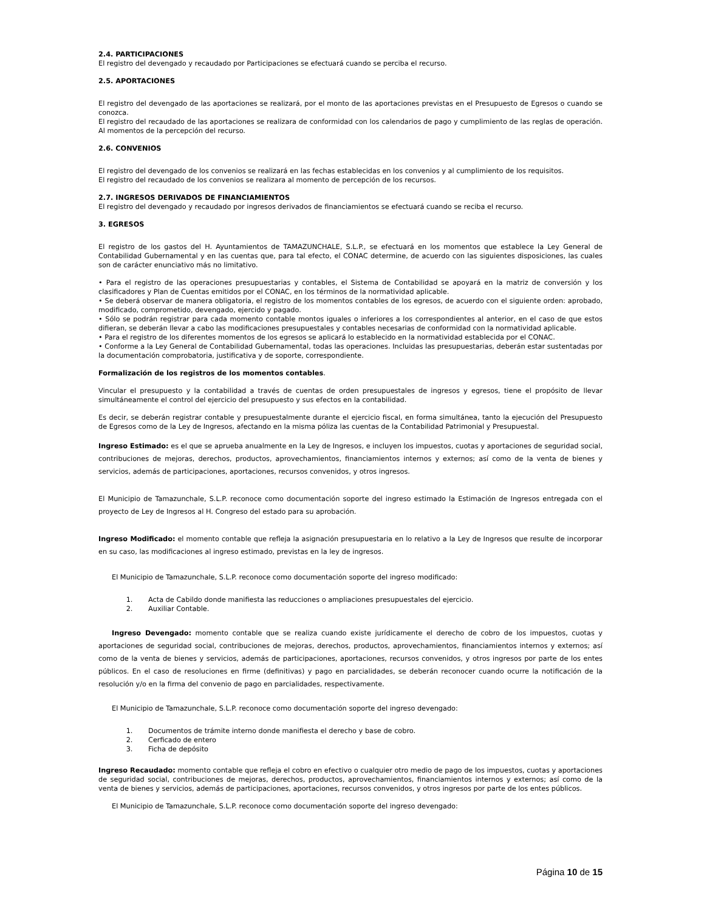2.4. PARTICIPACIONES
El registro del devengado y recaudado por Participaciones se efectuará cuando se perciba el recurso.
2.5. APORTACIONES
El registro del devengado de las aportaciones se realizará, por el monto de las aportaciones previstas en el Presupuesto de Egresos o cuando se conozca.
El registro del recaudado de las aportaciones se realizara de conformidad con los calendarios de pago y cumplimiento de las reglas de operación. Al momentos de la percepción del recurso.
2.6. CONVENIOS
El registro del devengado de los convenios se realizará en las fechas establecidas en los convenios y al cumplimiento de los requisitos.
El registro del recaudado de los convenios se realizara al momento de percepción de los recursos.
2.7. INGRESOS DERIVADOS DE FINANCIAMIENTOS
El registro del devengado y recaudado por ingresos derivados de financiamientos se efectuará cuando se reciba el recurso.
3. EGRESOS
El registro de los gastos del H. Ayuntamientos de TAMAZUNCHALE, S.L.P., se efectuará en los momentos que establece la Ley General de Contabilidad Gubernamental y en las cuentas que, para tal efecto, el CONAC determine, de acuerdo con las siguientes disposiciones, las cuales son de carácter enunciativo más no limitativo.
• Para el registro de las operaciones presupuestarias y contables, el Sistema de Contabilidad se apoyará en la matriz de conversión y los clasificadores y Plan de Cuentas emitidos por el CONAC, en los términos de la normatividad aplicable.
• Se deberá observar de manera obligatoria, el registro de los momentos contables de los egresos, de acuerdo con el siguiente orden: aprobado, modificado, comprometido, devengado, ejercido y pagado.
• Sólo se podrán registrar para cada momento contable montos iguales o inferiores a los correspondientes al anterior, en el caso de que estos difieran, se deberán llevar a cabo las modificaciones presupuestales y contables necesarias de conformidad con la normatividad aplicable.
• Para el registro de los diferentes momentos de los egresos se aplicará lo establecido en la normatividad establecida por el CONAC.
• Conforme a la Ley General de Contabilidad Gubernamental, todas las operaciones. Incluidas las presupuestarias, deberán estar sustentadas por la documentación comprobatoria, justificativa y de soporte, correspondiente.
Formalización de los registros de los momentos contables.
Vincular el presupuesto y la contabilidad a través de cuentas de orden presupuestales de ingresos y egresos, tiene el propósito de llevar simultáneamente el control del ejercicio del presupuesto y sus efectos en la contabilidad.
Es decir, se deberán registrar contable y presupuestalmente durante el ejercicio fiscal, en forma simultánea, tanto la ejecución del Presupuesto de Egresos como de la Ley de Ingresos, afectando en la misma póliza las cuentas de la Contabilidad Patrimonial y Presupuestal.
Ingreso Estimado: es el que se aprueba anualmente en la Ley de Ingresos, e incluyen los impuestos, cuotas y aportaciones de seguridad social, contribuciones de mejoras, derechos, productos, aprovechamientos, financiamientos internos y externos; así como de la venta de bienes y servicios, además de participaciones, aportaciones, recursos convenidos, y otros ingresos.
El Municipio de Tamazunchale, S.L.P. reconoce como documentación soporte del ingreso estimado la Estimación de Ingresos entregada con el proyecto de Ley de Ingresos al H. Congreso del estado para su aprobación.
Ingreso Modificado: el momento contable que refleja la asignación presupuestaria en lo relativo a la Ley de Ingresos que resulte de incorporar en su caso, las modificaciones al ingreso estimado, previstas en la ley de ingresos.
El Municipio de Tamazunchale, S.L.P. reconoce como documentación soporte del ingreso modificado:
1. Acta de Cabildo donde manifiesta las reducciones o ampliaciones presupuestales del ejercicio.
2. Auxiliar Contable.
Ingreso Devengado: momento contable que se realiza cuando existe jurídicamente el derecho de cobro de los impuestos, cuotas y aportaciones de seguridad social, contribuciones de mejoras, derechos, productos, aprovechamientos, financiamientos internos y externos; así como de la venta de bienes y servicios, además de participaciones, aportaciones, recursos convenidos, y otros ingresos por parte de los entes públicos. En el caso de resoluciones en firme (definitivas) y pago en parcialidades, se deberán reconocer cuando ocurre la notificación de la resolución y/o en la firma del convenio de pago en parcialidades, respectivamente.
El Municipio de Tamazunchale, S.L.P. reconoce como documentación soporte del ingreso devengado:
1. Documentos de trámite interno donde manifiesta el derecho y base de cobro.
2. Cerficado de entero
3. Ficha de depósito
Ingreso Recaudado: momento contable que refleja el cobro en efectivo o cualquier otro medio de pago de los impuestos, cuotas y aportaciones de seguridad social, contribuciones de mejoras, derechos, productos, aprovechamientos, financiamientos internos y externos; así como de la venta de bienes y servicios, además de participaciones, aportaciones, recursos convenidos, y otros ingresos por parte de los entes públicos.
El Municipio de Tamazunchale, S.L.P. reconoce como documentación soporte del ingreso devengado:
Página 10 de 15